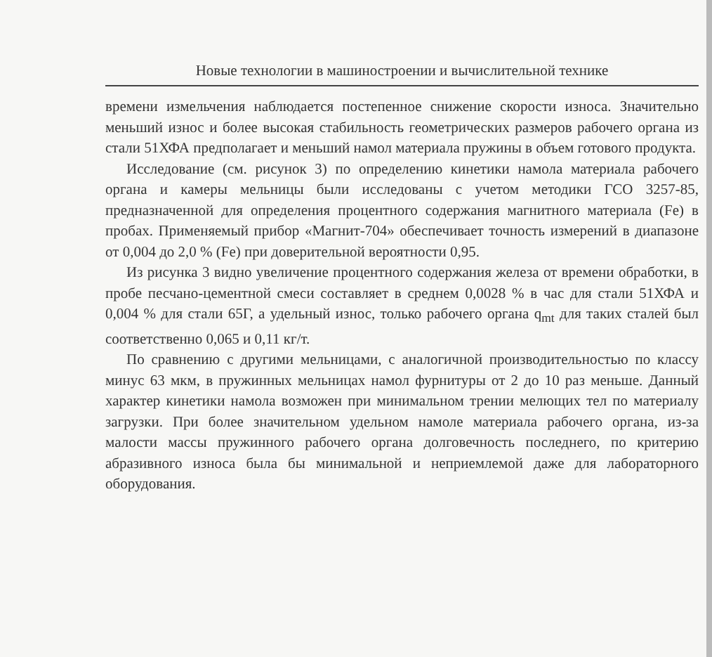Новые технологии в машиностроении и вычислительной технике
времени измельчения наблюдается постепенное снижение скорости износа. Значительно меньший износ и более высокая стабильность геометрических размеров рабочего органа из стали 51ХФА предполагает и меньший намол материала пружины в объем готового продукта.
Исследование (см. рисунок 3) по определению кинетики намола материала рабочего органа и камеры мельницы были исследованы с учетом методики ГСО 3257-85, предназначенной для определения процентного содержания магнитного материала (Fe) в пробах. Применяемый прибор «Магнит-704» обеспечивает точность измерений в диапазоне от 0,004 до 2,0 % (Fe) при доверительной вероятности 0,95.
Из рисунка 3 видно увеличение процентного содержания железа от времени обработки, в пробе песчано-цементной смеси составляет в среднем 0,0028 % в час для стали 51ХФА и 0,004 % для стали 65Г, а удельный износ, только рабочего органа q<sub>mt</sub> для таких сталей был соответственно 0,065 и 0,11 кг/т.
По сравнению с другими мельницами, с аналогичной производительностью по классу минус 63 мкм, в пружинных мельницах намол фурнитуры от 2 до 10 раз меньше. Данный характер кинетики намола возможен при минимальном трении мелющих тел по материалу загрузки. При более значительном удельном намоле материала рабочего органа, из-за малости массы пружинного рабочего органа долговечность последнего, по критерию абразивного износа была бы минимальной и неприемлемой даже для лабораторного оборудования.